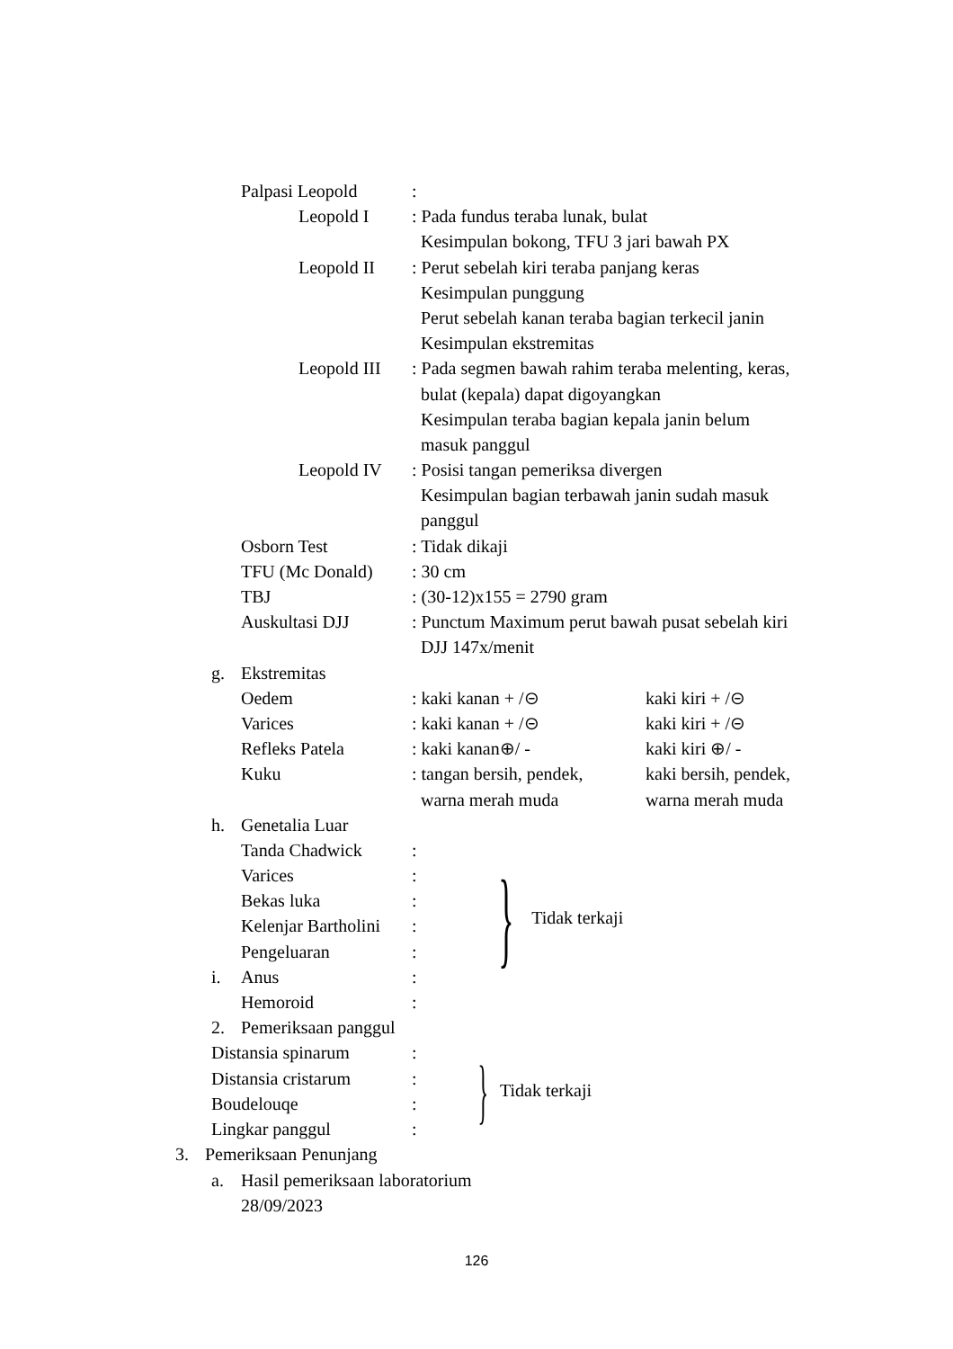Palpasi Leopold:
Leopold I: Pada fundus teraba lunak, bulat
Kesimpulan bokong, TFU 3 jari bawah PX
Leopold II: Perut sebelah kiri teraba panjang keras
Kesimpulan punggung
Perut sebelah kanan teraba bagian terkecil janin
Kesimpulan ekstremitas
Leopold III: Pada segmen bawah rahim teraba melenting, keras,
bulat (kepala) dapat digoyangkan
Kesimpulan teraba bagian kepala janin belum
masuk panggul
Leopold IV: Posisi tangan pemeriksa divergen
Kesimpulan bagian terbawah janin sudah masuk
panggul
Osborn Test: Tidak dikaji
TFU (Mc Donald): 30 cm
TBJ: (30-12)x155 = 2790 gram
Auskultasi DJJ: Punctum Maximum perut bawah pusat sebelah kiri
DJJ 147x/menit
g. Ekstremitas
Oedem: kaki kanan + /⊝ kaki kiri + /⊝
Varices: kaki kanan + /⊝ kaki kiri + /⊝
Refleks Patela: kaki kanan⊕/ - kaki kiri ⊕/ -
Kuku: tangan bersih, pendek, kaki bersih, pendek,
warna merah muda warna merah muda
h. Genetalia Luar
Tanda Chadwick:
Varices:
Bekas luka:
Kelenjar Bartholini:
Pengeluaran:
i. Anus:
Hemoroid:
} Tidak terkaji
2. Pemeriksaan panggul
Distansia spinarum:
Distansia cristarum:
Boudelouqe:
Lingkar panggul:
} Tidak terkaji
3. Pemeriksaan Penunjang
a. Hasil pemeriksaan laboratorium
28/09/2023
126